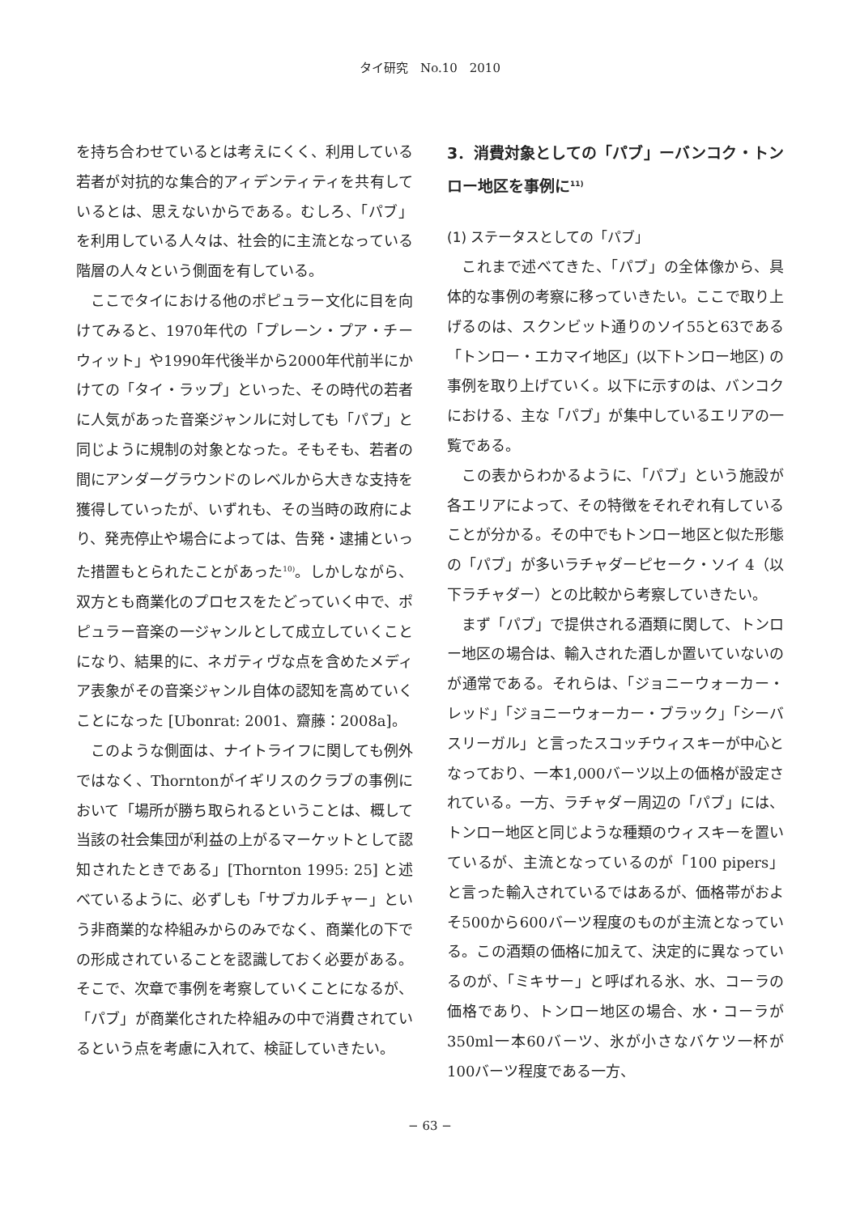タイ研究　No.10　2010
を持ち合わせているとは考えにくく、利用している若者が対抗的な集合的アィデンティティを共有しているとは、思えないからである。むしろ、「パブ」を利用している人々は、社会的に主流となっている階層の人々という側面を有している。
ここでタイにおける他のポピュラー文化に目を向けてみると、1970年代の「プレーン・プア・チーウィット」や1990年代後半から2000年代前半にかけての「タイ・ラップ」といった、その時代の若者に人気があった音楽ジャンルに対しても「パブ」と同じように規制の対象となった。そもそも、若者の間にアンダーグラウンドのレベルから大きな支持を獲得していったが、いずれも、その当時の政府により、発売停止や場合によっては、告発・逮捕といった措置もとられたことがあった<sup>10)</sup>。しかしながら、双方とも商業化のプロセスをたどっていく中で、ポピュラー音楽の一ジャンルとして成立していくことになり、結果的に、ネガティヴな点を含めたメディア表象がその音楽ジャンル自体の認知を高めていくことになった [Ubonrat: 2001、齋藤：2008a]。
このような側面は、ナイトライフに関しても例外ではなく、Thorntonがイギリスのクラブの事例において「場所が勝ち取られるということは、概して当該の社会集団が利益の上がるマーケットとして認知されたときである」[Thornton 1995: 25] と述べているように、必ずしも「サブカルチャー」という非商業的な枠組みからのみでなく、商業化の下での形成されていることを認識しておく必要がある。そこで、次章で事例を考察していくことになるが、「パブ」が商業化された枠組みの中で消費されているという点を考慮に入れて、検証していきたい。
3．消費対象としての「パブ」ーバンコク・トンロー地区を事例に<sup>11)</sup>
(1) ステータスとしての「パブ」
これまで述べてきた、「パブ」の全体像から、具体的な事例の考察に移っていきたい。ここで取り上げるのは、スクンビット通りのソイ55と63である「トンロー・エカマイ地区」(以下トンロー地区) の事例を取り上げていく。以下に示すのは、バンコクにおける、主な「パブ」が集中しているエリアの一覧である。
この表からわかるように、「パブ」という施設が各エリアによって、その特徴をそれぞれ有していることが分かる。その中でもトンロー地区と似た形態の「パブ」が多いラチャダーピセーク・ソイ 4（以下ラチャダー）との比較から考察していきたい。
まず「パブ」で提供される酒類に関して、トンロー地区の場合は、輸入された酒しか置いていないのが通常である。それらは、「ジョニーウォーカー・レッド」「ジョニーウォーカー・ブラック」「シーバスリーガル」と言ったスコッチウィスキーが中心となっており、一本1,000バーツ以上の価格が設定されている。一方、ラチャダー周辺の「パブ」には、トンロー地区と同じような種類のウィスキーを置いているが、主流となっているのが「100 pipers」と言った輸入されているではあるが、価格帯がおよそ500から600バーツ程度のものが主流となっている。この酒類の価格に加えて、決定的に異なっているのが、「ミキサー」と呼ばれる氷、水、コーラの価格であり、トンロー地区の場合、水・コーラが350ml一本60バーツ、氷が小さなバケツ一杯が100バーツ程度である一方、
− 63 −